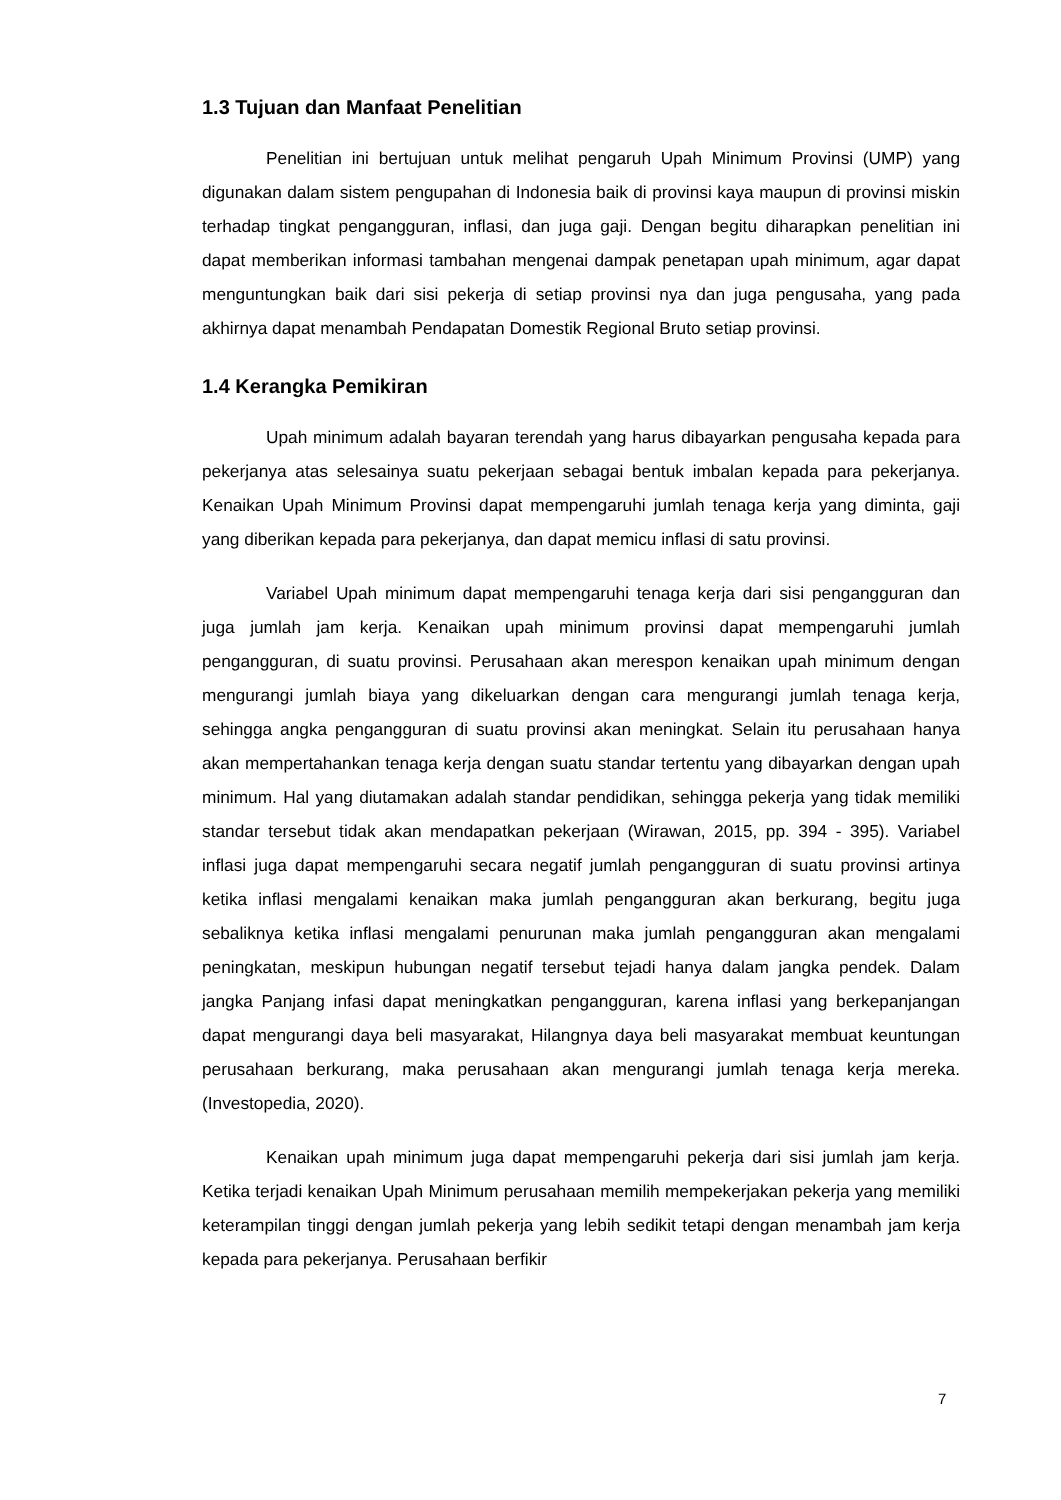1.3 Tujuan dan Manfaat Penelitian
Penelitian ini bertujuan untuk melihat pengaruh Upah Minimum Provinsi (UMP) yang digunakan dalam sistem pengupahan di Indonesia baik di provinsi kaya maupun di provinsi miskin terhadap tingkat pengangguran, inflasi, dan juga gaji. Dengan begitu diharapkan penelitian ini dapat memberikan informasi tambahan mengenai dampak penetapan upah minimum, agar dapat menguntungkan baik dari sisi pekerja di setiap provinsi nya dan juga pengusaha, yang pada akhirnya dapat menambah Pendapatan Domestik Regional Bruto setiap provinsi.
1.4 Kerangka Pemikiran
Upah minimum adalah bayaran terendah yang harus dibayarkan pengusaha kepada para pekerjanya atas selesainya suatu pekerjaan sebagai bentuk imbalan kepada para pekerjanya. Kenaikan Upah Minimum Provinsi dapat mempengaruhi jumlah tenaga kerja yang diminta, gaji yang diberikan kepada para pekerjanya, dan dapat memicu inflasi di satu provinsi.
Variabel Upah minimum dapat mempengaruhi tenaga kerja dari sisi pengangguran dan juga jumlah jam kerja. Kenaikan upah minimum provinsi dapat mempengaruhi jumlah pengangguran, di suatu provinsi. Perusahaan akan merespon kenaikan upah minimum dengan mengurangi jumlah biaya yang dikeluarkan dengan cara mengurangi jumlah tenaga kerja, sehingga angka pengangguran di suatu provinsi akan meningkat. Selain itu perusahaan hanya akan mempertahankan tenaga kerja dengan suatu standar tertentu yang dibayarkan dengan upah minimum. Hal yang diutamakan adalah standar pendidikan, sehingga pekerja yang tidak memiliki standar tersebut tidak akan mendapatkan pekerjaan (Wirawan, 2015, pp. 394 - 395). Variabel inflasi juga dapat mempengaruhi secara negatif jumlah pengangguran di suatu provinsi artinya ketika inflasi mengalami kenaikan maka jumlah pengangguran akan berkurang, begitu juga sebaliknya ketika inflasi mengalami penurunan maka jumlah pengangguran akan mengalami peningkatan, meskipun hubungan negatif tersebut tejadi hanya dalam jangka pendek. Dalam jangka Panjang infasi dapat meningkatkan pengangguran, karena inflasi yang berkepanjangan dapat mengurangi daya beli masyarakat, Hilangnya daya beli masyarakat membuat keuntungan perusahaan berkurang, maka perusahaan akan mengurangi jumlah tenaga kerja mereka. (Investopedia, 2020).
Kenaikan upah minimum juga dapat mempengaruhi pekerja dari sisi jumlah jam kerja. Ketika terjadi kenaikan Upah Minimum perusahaan memilih mempekerjakan pekerja yang memiliki keterampilan tinggi dengan jumlah pekerja yang lebih sedikit tetapi dengan menambah jam kerja kepada para pekerjanya. Perusahaan berfikir
7